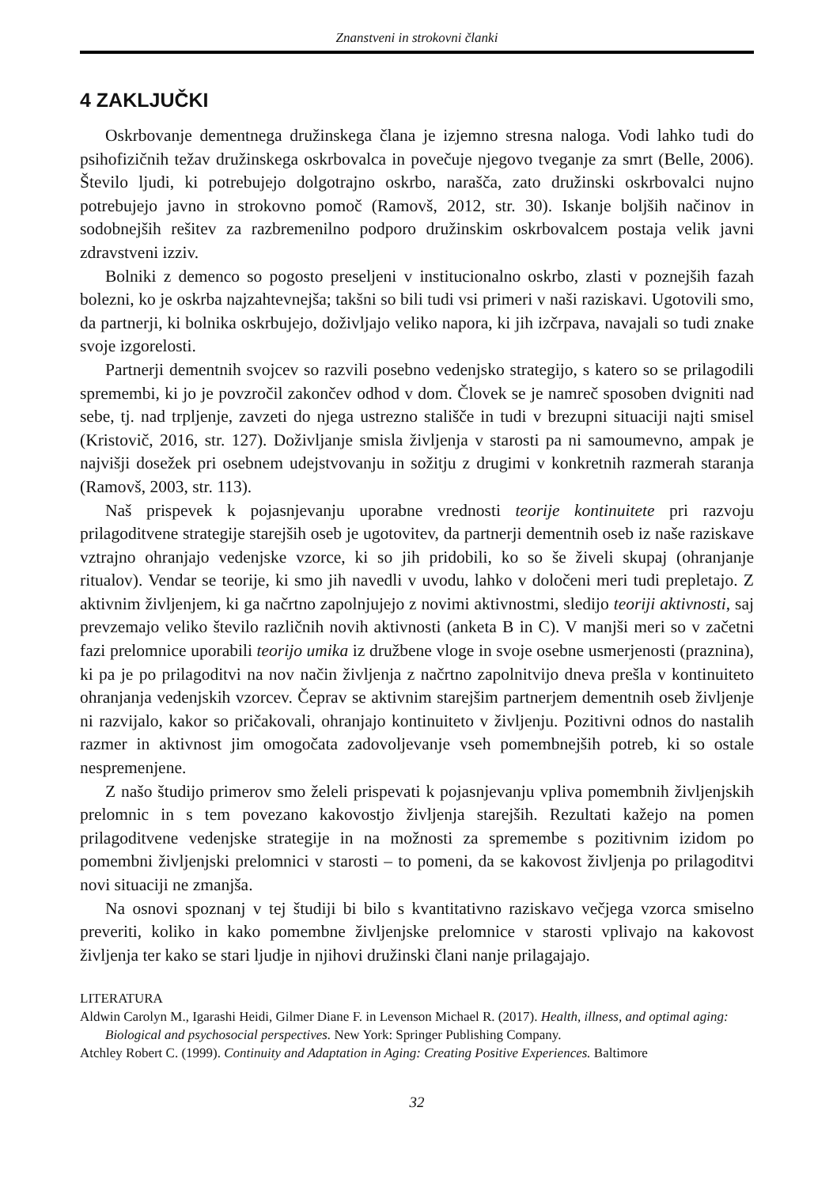Znanstveni in strokovni članki
4 ZAKLJUČKI
Oskrbovanje dementnega družinskega člana je izjemno stresna naloga. Vodi lahko tudi do psihofizičnih težav družinskega oskrbovalca in povečuje njegovo tveganje za smrt (Belle, 2006). Število ljudi, ki potrebujejo dolgotrajno oskrbo, narašča, zato družinski oskrbovalci nujno potrebujejo javno in strokovno pomoč (Ramovš, 2012, str. 30). Iskanje boljših načinov in sodobnejših rešitev za razbremenilno podporo družinskim oskrbovalcem postaja velik javni zdravstveni izziv.
Bolniki z demenco so pogosto preseljeni v institucionalno oskrbo, zlasti v poznejših fazah bolezni, ko je oskrba najzahtevnejša; takšni so bili tudi vsi primeri v naši raziskavi. Ugotovili smo, da partnerji, ki bolnika oskrbujejo, doživljajo veliko napora, ki jih izčrpava, navajali so tudi znake svoje izgorelosti.
Partnerji dementnih svojcev so razvili posebno vedenjsko strategijo, s katero so se prilagodili spremembi, ki jo je povzročil zakončev odhod v dom. Človek se je namreč sposoben dvigniti nad sebe, tj. nad trpljenje, zavzeti do njega ustrezno stališče in tudi v brezupni situaciji najti smisel (Kristovič, 2016, str. 127). Doživljanje smisla življenja v starosti pa ni samoumevno, ampak je najvišji dosežek pri osebnem udejstvovanju in sožitju z drugimi v konkretnih razmerah staranja (Ramovš, 2003, str. 113).
Naš prispevek k pojasnjevanju uporabne vrednosti teorije kontinuitete pri razvoju prilagoditvene strategije starejših oseb je ugotovitev, da partnerji dementnih oseb iz naše raziskave vztrajno ohranjajo vedenjske vzorce, ki so jih pridobili, ko so še živeli skupaj (ohranjanje ritualov). Vendar se teorije, ki smo jih navedli v uvodu, lahko v določeni meri tudi prepletajo. Z aktivnim življenjem, ki ga načrtno zapolnjujejo z novimi aktivnostmi, sledijo teoriji aktivnosti, saj prevzemajo veliko število različnih novih aktivnosti (anketa B in C). V manjši meri so v začetni fazi prelomnice uporabili teorijo umika iz družbene vloge in svoje osebne usmerjenosti (praznina), ki pa je po prilagoditvi na nov način življenja z načrtno zapolnitvijo dneva prešla v kontinuiteto ohranjanja vedenjskih vzorcev. Čeprav se aktivnim starejšim partnerjem dementnih oseb življenje ni razvijalo, kakor so pričakovali, ohranjajo kontinuiteto v življenju. Pozitivni odnos do nastalih razmer in aktivnost jim omogočata zadovoljevanje vseh pomembnejših potreb, ki so ostale nespremenjene.
Z našo študijo primerov smo želeli prispevati k pojasnjevanju vpliva pomembnih življenjskih prelomnic in s tem povezano kakovostjo življenja starejših. Rezultati kažejo na pomen prilagoditvene vedenjske strategije in na možnosti za spremembe s pozitivnim izidom po pomembni življenjski prelomnici v starosti – to pomeni, da se kakovost življenja po prilagoditvi novi situaciji ne zmanjša.
Na osnovi spoznanj v tej študiji bi bilo s kvantitativno raziskavo večjega vzorca smiselno preveriti, koliko in kako pomembne življenjske prelomnice v starosti vplivajo na kakovost življenja ter kako se stari ljudje in njihovi družinski člani nanje prilagajajo.
LITERATURA
Aldwin Carolyn M., Igarashi Heidi, Gilmer Diane F. in Levenson Michael R. (2017). Health, illness, and optimal aging: Biological and psychosocial perspectives. New York: Springer Publishing Company.
Atchley Robert C. (1999). Continuity and Adaptation in Aging: Creating Positive Experiences. Baltimore
32